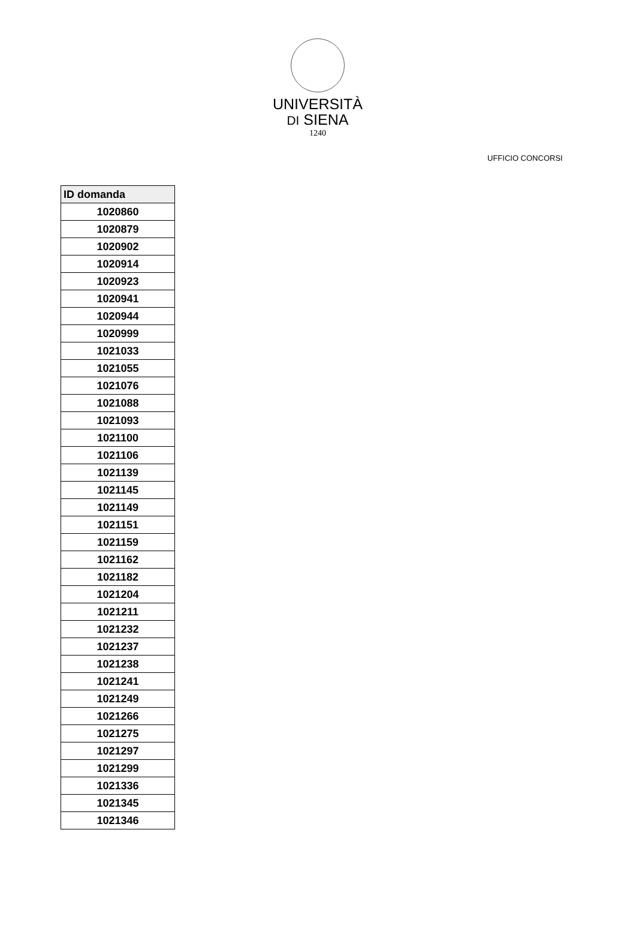UNIVERSITÀ
DI SIENA
1240
UFFICIO CONCORSI
| ID domanda |
| --- |
| 1020860 |
| 1020879 |
| 1020902 |
| 1020914 |
| 1020923 |
| 1020941 |
| 1020944 |
| 1020999 |
| 1021033 |
| 1021055 |
| 1021076 |
| 1021088 |
| 1021093 |
| 1021100 |
| 1021106 |
| 1021139 |
| 1021145 |
| 1021149 |
| 1021151 |
| 1021159 |
| 1021162 |
| 1021182 |
| 1021204 |
| 1021211 |
| 1021232 |
| 1021237 |
| 1021238 |
| 1021241 |
| 1021249 |
| 1021266 |
| 1021275 |
| 1021297 |
| 1021299 |
| 1021336 |
| 1021345 |
| 1021346 |